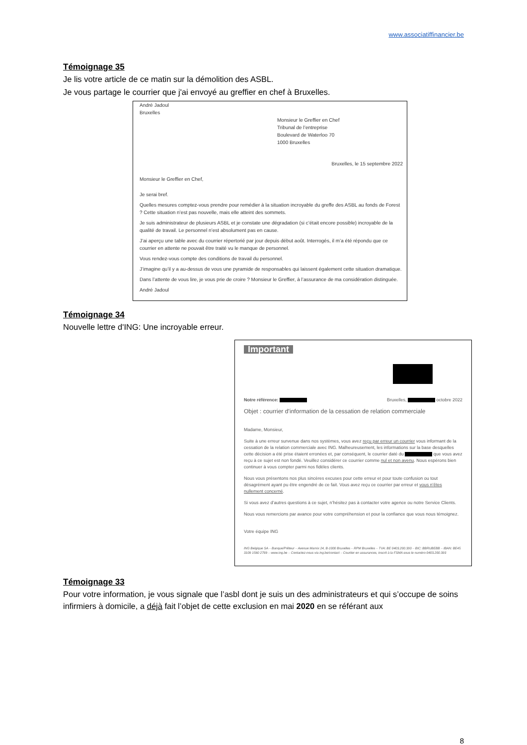www.associatiffinancier.be
Témoignage 35
Je lis votre article de ce matin sur la démolition des ASBL.
Je vous partage le courrier que j'ai envoyé au greffier en chef à Bruxelles.
André Jadoul
Bruxelles
Monsieur le Greffier en Chef
Tribunal de l’entreprise
Boulevard de Waterloo 70
1000 Bruxelles
Bruxelles, le 15 septembre 2022
Monsieur le Greffier en Chef,
Je serai bref.
Quelles mesures comptez-vous prendre pour remédier à la situation incroyable du greffe des ASBL au fonds de Forest ? Cette situation n’est pas nouvelle, mais elle atteint des sommets.
Je suis administrateur de plusieurs ASBL et je constate une dégradation (si c’était encore possible) incroyable de la qualité de travail. Le personnel n’est absolument pas en cause.
J’ai aperçu une table avec du courrier répertorié par jour depuis début août. Interrogés, il m’a été répondu que ce courrier en attente ne pouvait être traité vu le manque de personnel.
Vous rendez-vous compte des conditions de travail du personnel.
J’imagine qu’il y a au-dessus de vous une pyramide de responsables qui laissent également cette situation dramatique.
Dans l’attente de vous lire, je vous prie de croire ? Monsieur le Greffier, à l’assurance de ma considération distinguée.
André Jadoul
Témoignage 34
Nouvelle lettre d'ING: Une incroyable erreur.
Important
Notre référence: Bruxelles, octobre 2022
Objet : courrier d’information de la cessation de relation commerciale
Madame, Monsieur,
Suite à une erreur survenue dans nos systèmes, vous avez reçu par erreur un courrier vous informant de la cessation de la relation commerciale avec ING. Malheureusement, les informations sur la base desquelles cette décision a été prise étaient erronées et, par conséquent, le courrier daté du que vous avez reçu à ce sujet est non fondé. Veuillez considérer ce courrier comme nul et non avenu. Nous espérons bien continuer à vous compter parmi nos fidèles clients.
Nous vous présentons nos plus sincères excuses pour cette erreur et pour toute confusion ou tout désagrément ayant pu être engendré de ce fait. Vous avez reçu ce courrier par erreur et vous n’êtes nullement concerné.
Si vous avez d’autres questions à ce sujet, n’hésitez pas à contacter votre agence ou notre Service Clients.
Nous vous remercions par avance pour votre compréhension et pour la confiance que vous nous témoignez.
Votre équipe ING
ING Belgique SA – Banque/Prêteur – Avenue Marnix 24, B-1000 Bruxelles – RPM Bruxelles – TVA: BE 0403.200.393 – BIC: BBRUBEBB – IBAN: BE45 3109 1560 2789 – www.ing.be – Contactez-nous via ing.be/contact – Courtier en assurances, inscrit à la FSMA sous le numéro 0403.200.393
Témoignage 33
Pour votre information, je vous signale que l’asbl dont je suis un des administrateurs et qui s’occupe de soins infirmiers à domicile, a déjà fait l’objet de cette exclusion en mai 2020 en se référant aux
8